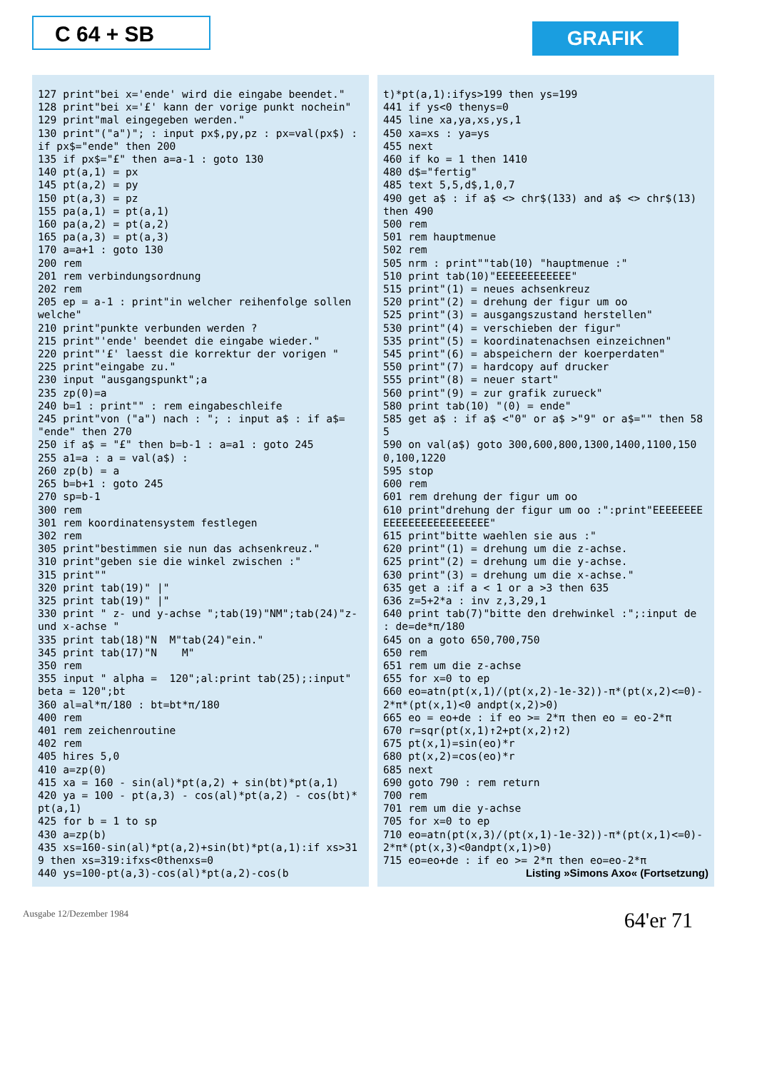C 64 + SB GRAFIK
127 print"bei x='ende' wird die eingabe beendet." 128 print"bei x='£' kann der vorige punkt nochein" 129 print"mal eingegeben werden." 130 print"("a")"; : input px$,py,pz : px=val(px$) : if px$="ende" then 200 135 if px$="£" then a=a-1 : goto 130 140 pt(a,1) = px 145 pt(a,2) = py 150 pt(a,3) = pz 155 pa(a,1) = pt(a,1) 160 pa(a,2) = pt(a,2) 165 pa(a,3) = pt(a,3) 170 a=a+1 : goto 130 200 rem 201 rem verbindungsordnung 202 rem 205 ep = a-1 : print"in welcher reihenfolge sollen welche" 210 print"punkte verbunden werden ? 215 print"'ende' beendet die eingabe wieder." 220 print"'£' laesst die korrektur der vorigen " 225 print"eingabe zu." 230 input "ausgangspunkt";a 235 zp(0)=a 240 b=1 : print"" : rem eingabeschleife 245 print"von ("a") nach : "; : input a$ : if a$= "ende" then 270 250 if a$ = "£" then b=b-1 : a=a1 : goto 245 255 a1=a : a = val(a$) : 260 zp(b) = a 265 b=b+1 : goto 245 270 sp=b-1 300 rem 301 rem koordinatensystem festlegen 302 rem 305 print"bestimmen sie nun das achsenkreuz." 310 print"geben sie die winkel zwischen :" 315 print"" 320 print tab(19)" |" 325 print tab(19)" |" 330 print " z- und y-achse ";tab(19)"NM";tab(24)"z- und x-achse " 335 print tab(18)"N M"tab(24)"ein." 345 print tab(17)"N M" 350 rem 355 input " alpha = 120";al:print tab(25);:input" beta = 120";bt 360 al=al*π/180 : bt=bt*π/180 400 rem 401 rem zeichenroutine 402 rem 405 hires 5,0 410 a=zp(0) 415 xa = 160 - sin(al)*pt(a,2) + sin(bt)*pt(a,1) 420 ya = 100 - pt(a,3) - cos(al)*pt(a,2) - cos(bt)*pt(a,1) 425 for b = 1 to sp 430 a=zp(b) 435 xs=160-sin(al)*pt(a,2)+sin(bt)*pt(a,1):if xs>319 then xs=319:ifxs<0thenxs=0 440 ys=100-pt(a,3)-cos(al)*pt(a,2)-cos(b
t)*pt(a,1):ifys>199 then ys=199 441 if ys<0 thenys=0 445 line xa,ya,xs,ys,1 450 xa=xs : ya=ys 455 next 460 if ko = 1 then 1410 480 d$="fertig" 485 text 5,5,d$,1,0,7 490 get a$ : if a$ <> chr$(133) and a$ <> chr$(13) then 490 500 rem 501 rem hauptmenue 502 rem 505 nrm : print""tab(10) "hauptmenue :" 510 print tab(10)"EEEEEEEEEEEE" 515 print"(1) = neues achsenkreuz 520 print"(2) = drehung der figur um oo 525 print"(3) = ausgangszustand herstellen" 530 print"(4) = verschieben der figur" 535 print"(5) = koordinatenachsen einzeichnen" 545 print"(6) = abspeichern der koerperdaten" 550 print"(7) = hardcopy auf drucker 555 print"(8) = neuer start" 560 print"(9) = zur grafik zurueck" 580 print tab(10) "(0) = ende" 585 get a$ : if a$ <"0" or a$ >"9" or a$="" then 585 590 on val(a$) goto 300,600,800,1300,1400,1100,1500,100,1220 595 stop 600 rem 601 rem drehung der figur um oo 610 print"drehung der figur um oo :":print"EEEEEEEEEEEEEEEEEEEEEEEEE" 615 print"bitte waehlen sie aus :" 620 print"(1) = drehung um die z-achse. 625 print"(2) = drehung um die y-achse. 630 print"(3) = drehung um die x-achse." 635 get a :if a < 1 or a >3 then 635 636 z=5+2*a : inv z,3,29,1 640 print tab(7)"bitte den drehwinkel :";:input de : de=de*π/180 645 on a goto 650,700,750 650 rem 651 rem um die z-achse 655 for x=0 to ep 660 eo=atn(pt(x,1)/(pt(x,2)-1e-32))-π*(pt(x,2)<=0)-2*π*(pt(x,1)<0 andpt(x,2)>0) 665 eo = eo+de : if eo >= 2*π then eo = eo-2*π 670 r=sqr(pt(x,1)↑2+pt(x,2)↑2) 675 pt(x,1)=sin(eo)*r 680 pt(x,2)=cos(eo)*r 685 next 690 goto 790 : rem return 700 rem 701 rem um die y-achse 705 for x=0 to ep 710 eo=atn(pt(x,3)/(pt(x,1)-1e-32))-π*(pt(x,1)<=0)-2*π*(pt(x,3)<0andpt(x,1)>0) 715 eo=eo+de : if eo >= 2*π then eo=eo-2*π
Listing »Simons Axo« (Fortsetzung)
Ausgabe 12/Dezember 1984 64'er 71